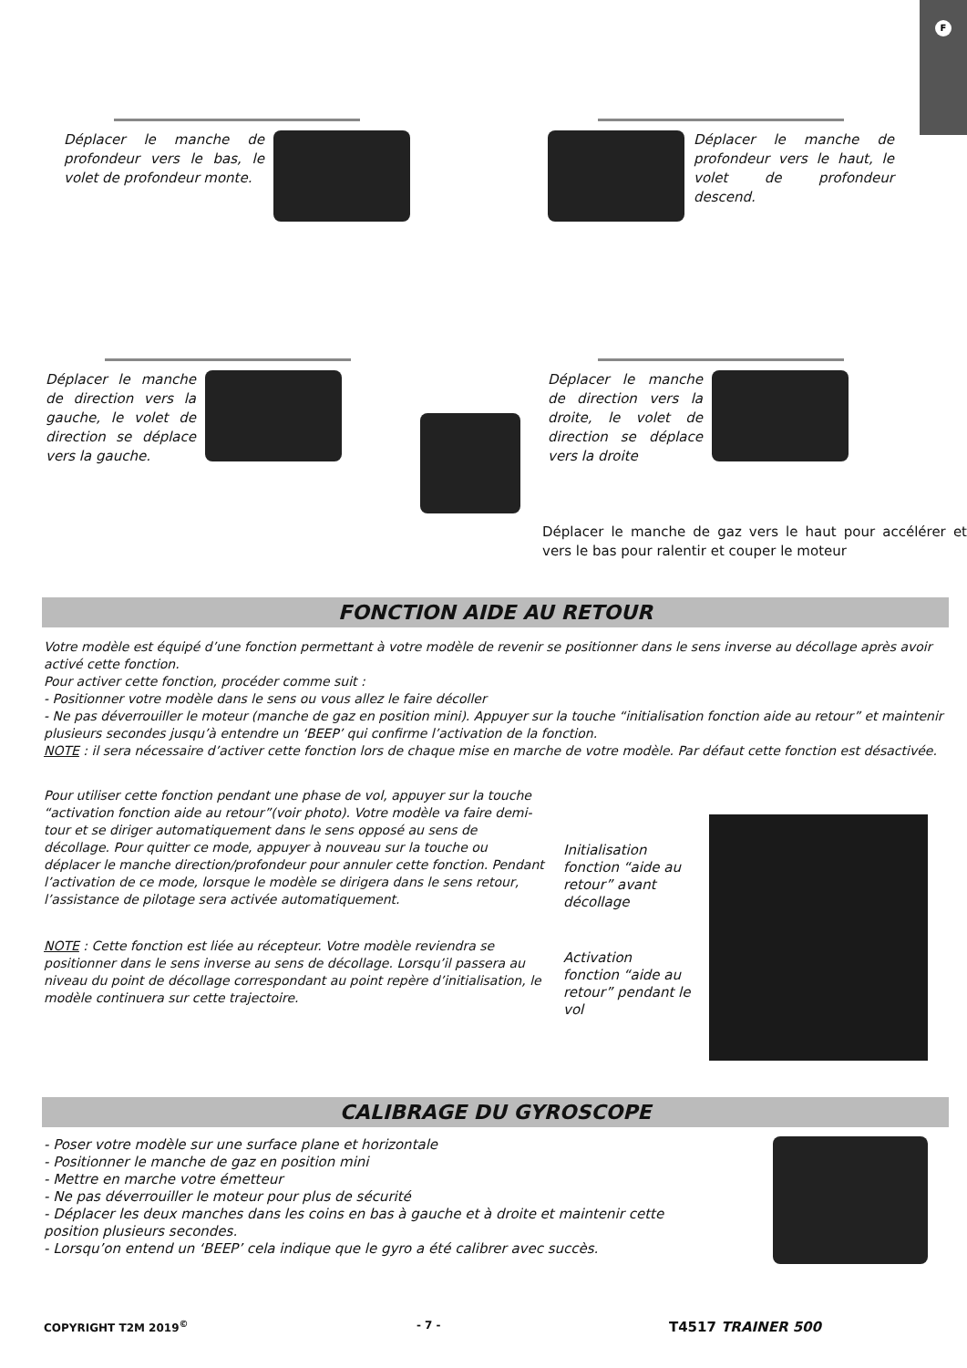F
Déplacer le manche de profondeur vers le bas, le volet de profondeur monte.
Déplacer le manche de profondeur vers le haut, le volet de profondeur descend.
Déplacer le manche de direction vers la gauche, le volet de direction se déplace vers la gauche.
Déplacer le manche de direction vers la droite, le volet de direction se déplace vers la droite
Déplacer le manche de gaz vers le haut pour accélérer et vers le bas pour ralentir et couper le moteur
FONCTION AIDE AU RETOUR
Votre modèle est équipé d’une fonction permettant à votre modèle de revenir se positionner dans le sens inverse au décollage après avoir activé cette fonction.
Pour activer cette fonction, procéder comme suit :
- Positionner votre modèle dans le sens ou vous allez le faire décoller
- Ne pas déverrouiller le moteur (manche de gaz en position mini). Appuyer sur la touche “initialisation fonction aide au retour” et maintenir plusieurs secondes jusqu’à entendre un ‘BEEP’ qui confirme l’activation de la fonction.
NOTE : il sera nécessaire d’activer cette fonction lors de chaque mise en marche de votre modèle. Par défaut cette fonction est désactivée.
Pour utiliser cette fonction pendant une phase de vol, appuyer sur la touche “activation fonction aide au retour”(voir photo). Votre modèle va faire demi-tour et se diriger automatiquement dans le sens opposé au sens de décollage. Pour quitter ce mode, appuyer à nouveau sur la touche ou déplacer le manche direction/profondeur pour annuler cette fonction. Pendant l’activation de ce mode, lorsque le modèle se dirigera dans le sens retour, l’assistance de pilotage sera activée automatiquement.
NOTE : Cette fonction est liée au récepteur. Votre modèle reviendra se positionner dans le sens inverse au sens de décollage. Lorsqu’il passera au niveau du point de décollage correspondant au point repère d’initialisation, le modèle continuera sur cette trajectoire.
Initialisation fonction “aide au retour” avant décollage
Activation fonction “aide au retour” pendant le vol
CALIBRAGE DU GYROSCOPE
- Poser votre modèle sur une surface plane et horizontale
- Positionner le manche de gaz en position mini
- Mettre en marche votre émetteur
- Ne pas déverrouiller le moteur pour plus de sécurité
- Déplacer les deux manches dans les coins en bas à gauche et à droite et maintenir cette position plusieurs secondes.
- Lorsqu’on entend un ‘BEEP’ cela indique que le gyro a été calibrer avec succès.
COPYRIGHT T2M 2019<sup>©</sup> - 7 - T4517 TRAINER 500